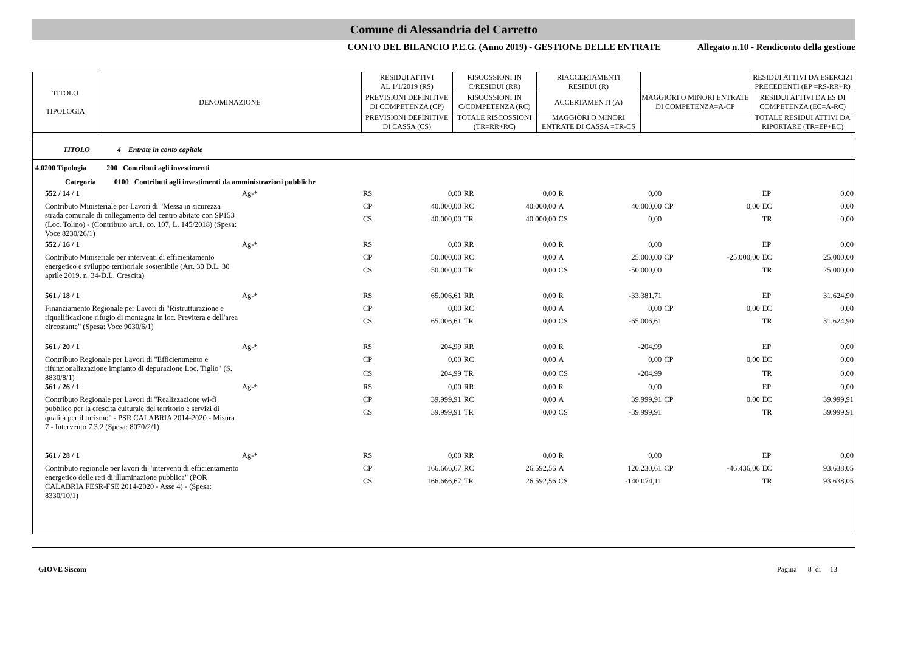Comune di Alessandria del Carretto
CONTO DEL BILANCIO P.E.G. (Anno 2019) - GESTIONE DELLE ENTRATE Allegato n.10 - Rendiconto della gestione
| TITOLO TIPOLOGIA | DENOMINAZIONE | RESIDUI ATTIVI AL 1/1/2019 (RS) | RISCOSSIONI IN C/RESIDUI (RR) | RIACCERTAMENTI RESIDUI (R) | | RESIDUI ATTIVI DA ESERCIZI PRECEDENTI (EP =RS-RR+R) |
| | | PREVISIONI DEFINITIVE DI COMPETENZA (CP) | RISCOSSIONI IN C/COMPETENZA (RC) | ACCERTAMENTI (A) | MAGGIORI O MINORI ENTRATE DI COMPETENZA=A-CP | RESIDUI ATTIVI DA ES DI COMPETENZA (EC=A-RC) |
| | | PREVISIONI DEFINITIVE DI CASSA (CS) | TOTALE RISCOSSIONI (TR=RR+RC) | MAGGIORI O MINORI ENTRATE DI CASSA =TR-CS | | TOTALE RESIDUI ATTIVI DA RIPORTARE (TR=EP+EC) |
TITOLO 4 Entrate in conto capitale
4.0200 Tipologia 200 Contributi agli investimenti
Categoria 0100 Contributi agli investimenti da amministrazioni pubbliche
| 552 / 14 / 1 | Ag-* | RS | 0,00 | RR | 0,00 | R | 0,00 | | | EP | 0,00 |
| Contributo Ministeriale per Lavori di "Messa in sicurezza strada comunale di collegamento del centro abitato con SP153 (Loc. Tolino) - (Contributo art.1, co. 107, L. 145/2018) (Spesa: Voce 8230/26/1) | | CP | 40.000,00 | RC | 40.000,00 | A | 40.000,00 | CP | 0,00 | EC | 0,00 |
| | | CS | 40.000,00 | TR | 40.000,00 | CS | 0,00 | | | TR | 0,00 |
| 552 / 16 / 1 | Ag-* | RS | 0,00 | RR | 0,00 | R | 0,00 | | | EP | 0,00 |
| Contributo Miniseriale per interventi di efficientamento energetico e sviluppo territoriale sostenibile (Art. 30 D.L. 30 aprile 2019, n. 34-D.L. Crescita) | | CP | 50.000,00 | RC | 0,00 | A | 25.000,00 | CP | -25.000,00 | EC | 25.000,00 |
| | | CS | 50.000,00 | TR | 0,00 | CS | -50.000,00 | | | TR | 25.000,00 |
| 561 / 18 / 1 | Ag-* | RS | 65.006,61 | RR | 0,00 | R | -33.381,71 | | | EP | 31.624,90 |
| Finanziamento Regionale per Lavori di "Ristrutturazione e riqualificazione rifugio di montagna in loc. Previtera e dell'area circostante" (Spesa: Voce 9030/6/1) | | CP | 0,00 | RC | 0,00 | A | 0,00 | CP | 0,00 | EC | 0,00 |
| | | CS | 65.006,61 | TR | 0,00 | CS | -65.006,61 | | | TR | 31.624,90 |
| 561 / 20 / 1 | Ag-* | RS | 204,99 | RR | 0,00 | R | -204,99 | | | EP | 0,00 |
| Contributo Regionale per Lavori di "Efficientmento e rifunzionalizzazione impianto di depurazione Loc. Tiglio" (S. 8830/8/1) | | CP | 0,00 | RC | 0,00 | A | 0,00 | CP | 0,00 | EC | 0,00 |
| | | CS | 204,99 | TR | 0,00 | CS | -204,99 | | | TR | 0,00 |
| 561 / 26 / 1 | Ag-* | RS | 0,00 | RR | 0,00 | R | 0,00 | | | EP | 0,00 |
| Contributo Regionale per Lavori di "Realizzazione wi-fi pubblico per la crescita culturale del territorio e servizi di qualità per il turismo" - PSR CALABRIA 2014-2020 - Misura 7 - Intervento 7.3.2 (Spesa: 8070/2/1) | | CP | 39.999,91 | RC | 0,00 | A | 39.999,91 | CP | 0,00 | EC | 39.999,91 |
| | | CS | 39.999,91 | TR | 0,00 | CS | -39.999,91 | | | TR | 39.999,91 |
| 561 / 28 / 1 | Ag-* | RS | 0,00 | RR | 0,00 | R | 0,00 | | | EP | 0,00 |
| Contributo regionale per lavori di "interventi di efficientamento energetico delle reti di illuminazione pubblica" (POR CALABRIA FESR-FSE 2014-2020 - Asse 4) - (Spesa: 8330/10/1) | | CP | 166.666,67 | RC | 26.592,56 | A | 120.230,61 | CP | -46.436,06 | EC | 93.638,05 |
| | | CS | 166.666,67 | TR | 26.592,56 | CS | -140.074,11 | | | TR | 93.638,05 |
GIOVE Siscom Pagina 8 di 13